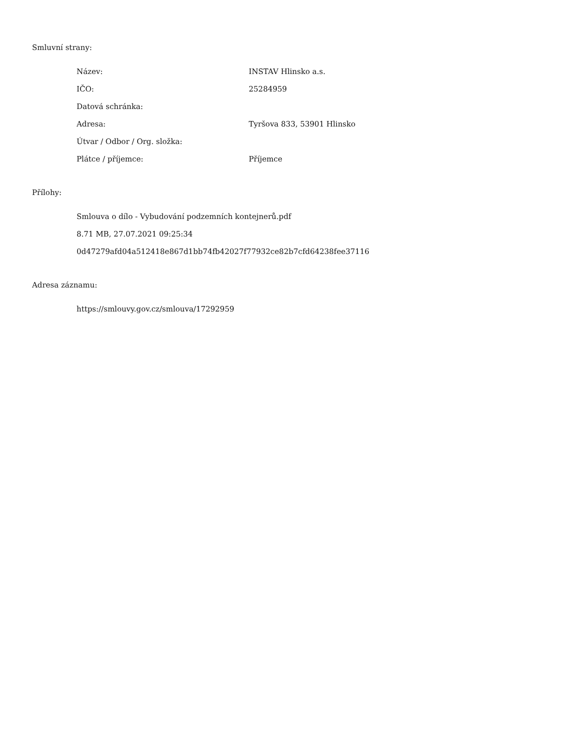Smluvní strany:
| Název: | INSTAV Hlinsko a.s. |
| IČO: | 25284959 |
| Datová schránka: | |
| Adresa: | Tyršova 833, 53901 Hlinsko |
| Útvar / Odbor / Org. složka: | |
| Plátce / příjemce: | Příjemce |
Přílohy:
Smlouva o dílo - Vybudování podzemních kontejnerů.pdf
8.71 MB, 27.07.2021 09:25:34
0d47279afd04a512418e867d1bb74fb42027f77932ce82b7cfd64238fee37116
Adresa záznamu:
https://smlouvy.gov.cz/smlouva/17292959